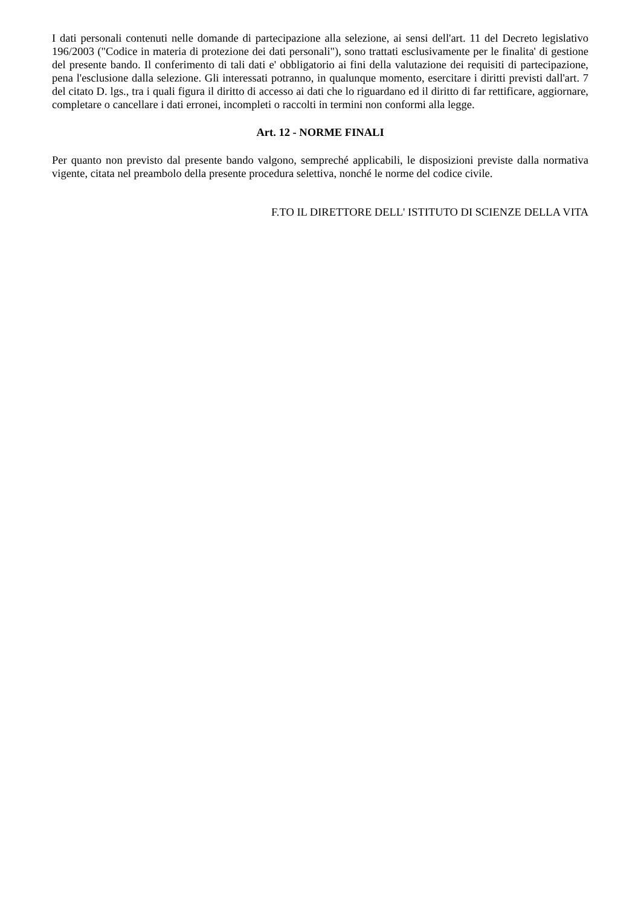I dati personali contenuti nelle domande di partecipazione alla selezione, ai sensi dell'art. 11 del Decreto legislativo 196/2003 ("Codice in materia di protezione dei dati personali"), sono trattati esclusivamente per le finalita' di gestione del presente bando. Il conferimento di tali dati e' obbligatorio ai fini della valutazione dei requisiti di partecipazione, pena l'esclusione dalla selezione. Gli interessati potranno, in qualunque momento, esercitare i diritti previsti dall'art. 7 del citato D. lgs., tra i quali figura il diritto di accesso ai dati che lo riguardano ed il diritto di far rettificare, aggiornare, completare o cancellare i dati erronei, incompleti o raccolti in termini non conformi alla legge.
Art. 12 - NORME FINALI
Per quanto non previsto dal presente bando valgono, sempreché applicabili, le disposizioni previste dalla normativa vigente, citata nel preambolo della presente procedura selettiva, nonché le norme del codice civile.
F.TO IL DIRETTORE DELL' ISTITUTO DI SCIENZE DELLA VITA